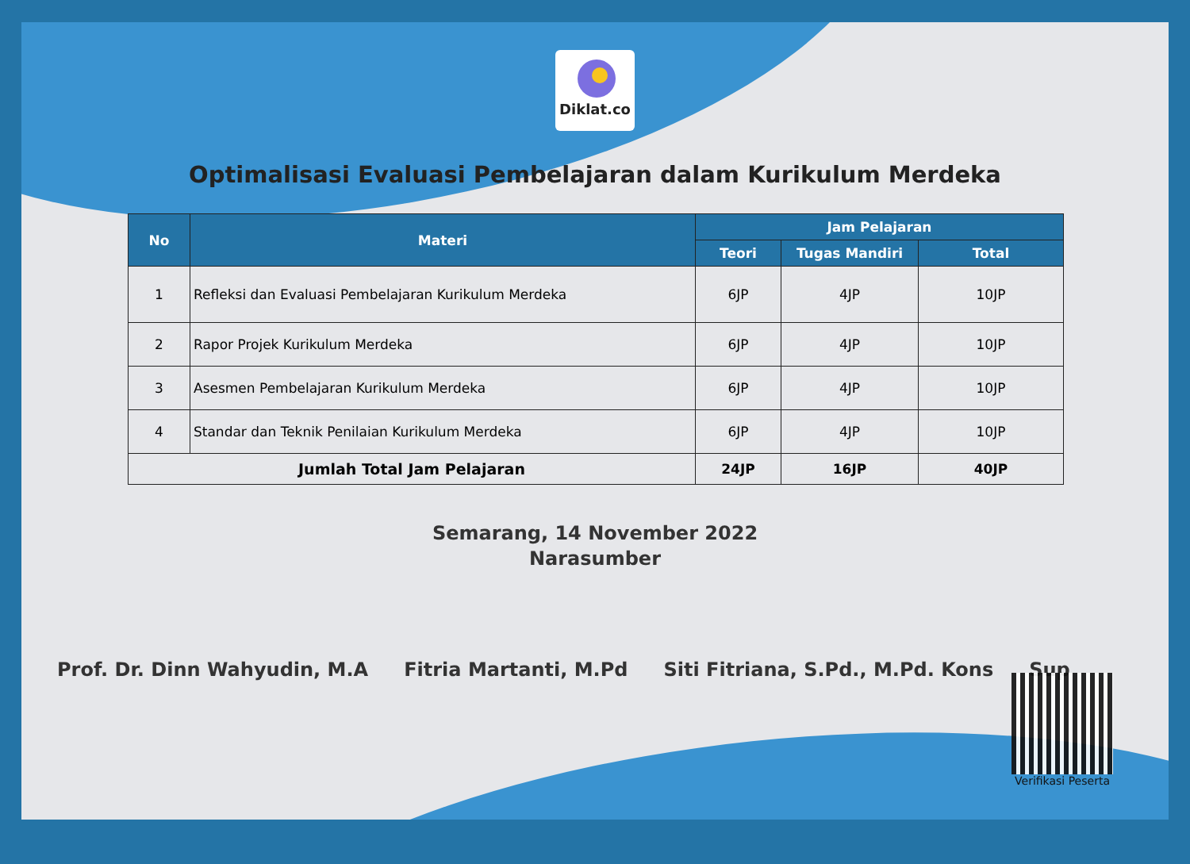Diklat.co
Optimalisasi Evaluasi Pembelajaran dalam Kurikulum Merdeka
| No | Materi | Jam Pelajaran | | |
| --- | --- | --- | --- | --- |
| | | Teori | Tugas Mandiri | Total |
| 1 | Refleksi dan Evaluasi Pembelajaran Kurikulum Merdeka | 6JP | 4JP | 10JP |
| 2 | Rapor Projek Kurikulum Merdeka | 6JP | 4JP | 10JP |
| 3 | Asesmen Pembelajaran Kurikulum Merdeka | 6JP | 4JP | 10JP |
| 4 | Standar dan Teknik Penilaian Kurikulum Merdeka | 6JP | 4JP | 10JP |
| Jumlah Total Jam Pelajaran | | 24JP | 16JP | 40JP |
Semarang, 14 November 2022
Narasumber
Prof. Dr. Dinn Wahyudin, M.A Fitria Martanti, M.Pd Siti Fitriana, S.Pd., M.Pd. Kons
Sup
Verifikasi Peserta